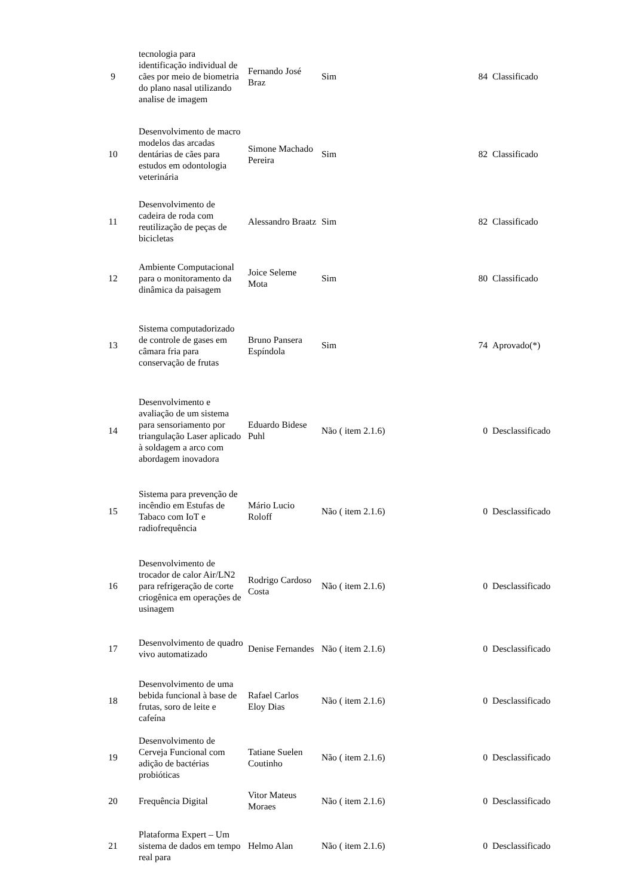| 9 | tecnologia para identificação individual de cães por meio de biometria do plano nasal utilizando analise de imagem | Fernando José Braz | Sim | 84 | Classificado |
| 10 | Desenvolvimento de macro modelos das arcadas dentárias de cães para estudos em odontologia veterinária | Simone Machado Pereira | Sim | 82 | Classificado |
| 11 | Desenvolvimento de cadeira de roda com reutilização de peças de bicicletas | Alessandro Braatz | Sim | 82 | Classificado |
| 12 | Ambiente Computacional para o monitoramento da dinâmica da paisagem | Joice Seleme Mota | Sim | 80 | Classificado |
| 13 | Sistema computadorizado de controle de gases em câmara fria para conservação de frutas | Bruno Pansera Espíndola | Sim | 74 | Aprovado(*) |
| 14 | Desenvolvimento e avaliação de um sistema para sensoriamento por triangulação Laser aplicado à soldagem a arco com abordagem inovadora | Eduardo Bidese Puhl | Não ( item 2.1.6) | 0 | Desclassificado |
| 15 | Sistema para prevenção de incêndio em Estufas de Tabaco com IoT e radiofrequência | Mário Lucio Roloff | Não ( item 2.1.6) | 0 | Desclassificado |
| 16 | Desenvolvimento de trocador de calor Air/LN2 para refrigeração de corte criogênica em operações de usinagem | Rodrigo Cardoso Costa | Não ( item 2.1.6) | 0 | Desclassificado |
| 17 | Desenvolvimento de quadro vivo automatizado | Denise Fernandes | Não ( item 2.1.6) | 0 | Desclassificado |
| 18 | Desenvolvimento de uma bebida funcional à base de frutas, soro de leite e cafeína | Rafael Carlos Eloy Dias | Não ( item 2.1.6) | 0 | Desclassificado |
| 19 | Desenvolvimento de Cerveja Funcional com adição de bactérias probióticas | Tatiane Suelen Coutinho | Não ( item 2.1.6) | 0 | Desclassificado |
| 20 | Frequência Digital | Vitor Mateus Moraes | Não ( item 2.1.6) | 0 | Desclassificado |
| 21 | Plataforma Expert – Um sistema de dados em tempo real para | Helmo Alan | Não ( item 2.1.6) | 0 | Desclassificado |